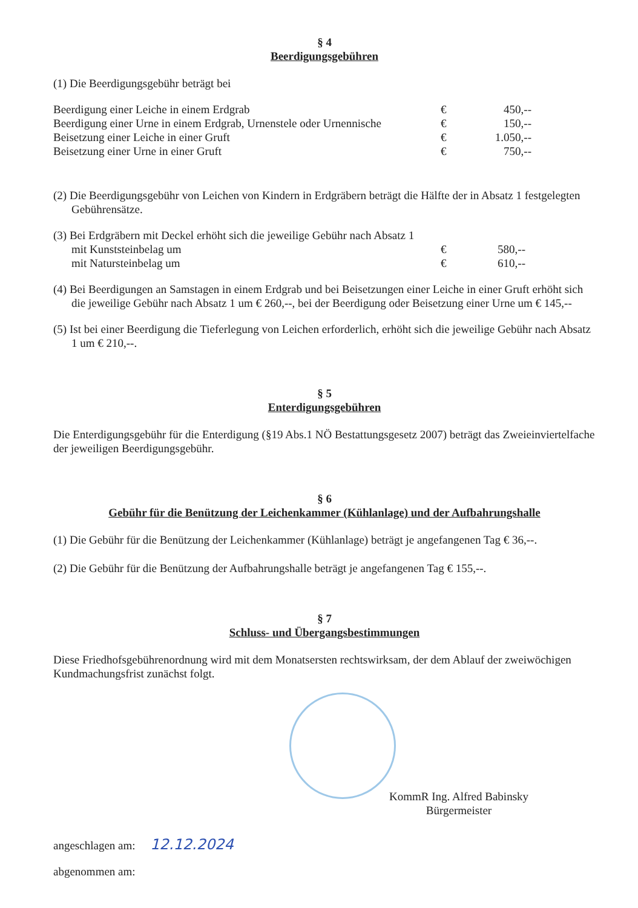§ 4
Beerdigungsgebühren
(1) Die Beerdigungsgebühr beträgt bei
| Beerdigung einer Leiche in einem Erdgrab | € | 450,-- |
| Beerdigung einer Urne in einem Erdgrab, Urnenstele oder Urnennische | € | 150,-- |
| Beisetzung einer Leiche in einer Gruft | € | 1.050,-- |
| Beisetzung einer Urne in einer Gruft | € | 750,-- |
(2) Die Beerdigungsgebühr von Leichen von Kindern in Erdgräbern beträgt die Hälfte der in Absatz 1 festgelegten Gebührensätze.
(3) Bei Erdgräbern mit Deckel erhöht sich die jeweilige Gebühr nach Absatz 1
| mit Kunststeinbelag um | € | 580,-- |
| mit Natursteinbelag um | € | 610,-- |
(4) Bei Beerdigungen an Samstagen in einem Erdgrab und bei Beisetzungen einer Leiche in einer Gruft erhöht sich die jeweilige Gebühr nach Absatz 1 um € 260,--, bei der Beerdigung oder Beisetzung einer Urne um € 145,--
(5) Ist bei einer Beerdigung die Tieferlegung von Leichen erforderlich, erhöht sich die jeweilige Gebühr nach Absatz 1 um € 210,--.
§ 5
Enterdigungsgebühren
Die Enterdigungsgebühr für die Enterdigung (§19 Abs.1 NÖ Bestattungsgesetz 2007) beträgt das Zweieinviertelfache der jeweiligen Beerdigungsgebühr.
§ 6
Gebühr für die Benützung der Leichenkammer (Kühlanlage) und der Aufbahrungshalle
(1) Die Gebühr für die Benützung der Leichenkammer (Kühlanlage) beträgt je angefangenen Tag € 36,--.
(2) Die Gebühr für die Benützung der Aufbahrungshalle beträgt je angefangenen Tag € 155,--.
§ 7
Schluss- und Übergangsbestimmungen
Diese Friedhofsgebührenordnung wird mit dem Monatsersten rechtswirksam, der dem Ablauf der zweiwöchigen Kundmachungsfrist zunächst folgt.
KommR Ing. Alfred Babinsky
Bürgermeister
angeschlagen am: 12.12.2024
abgenommen am: